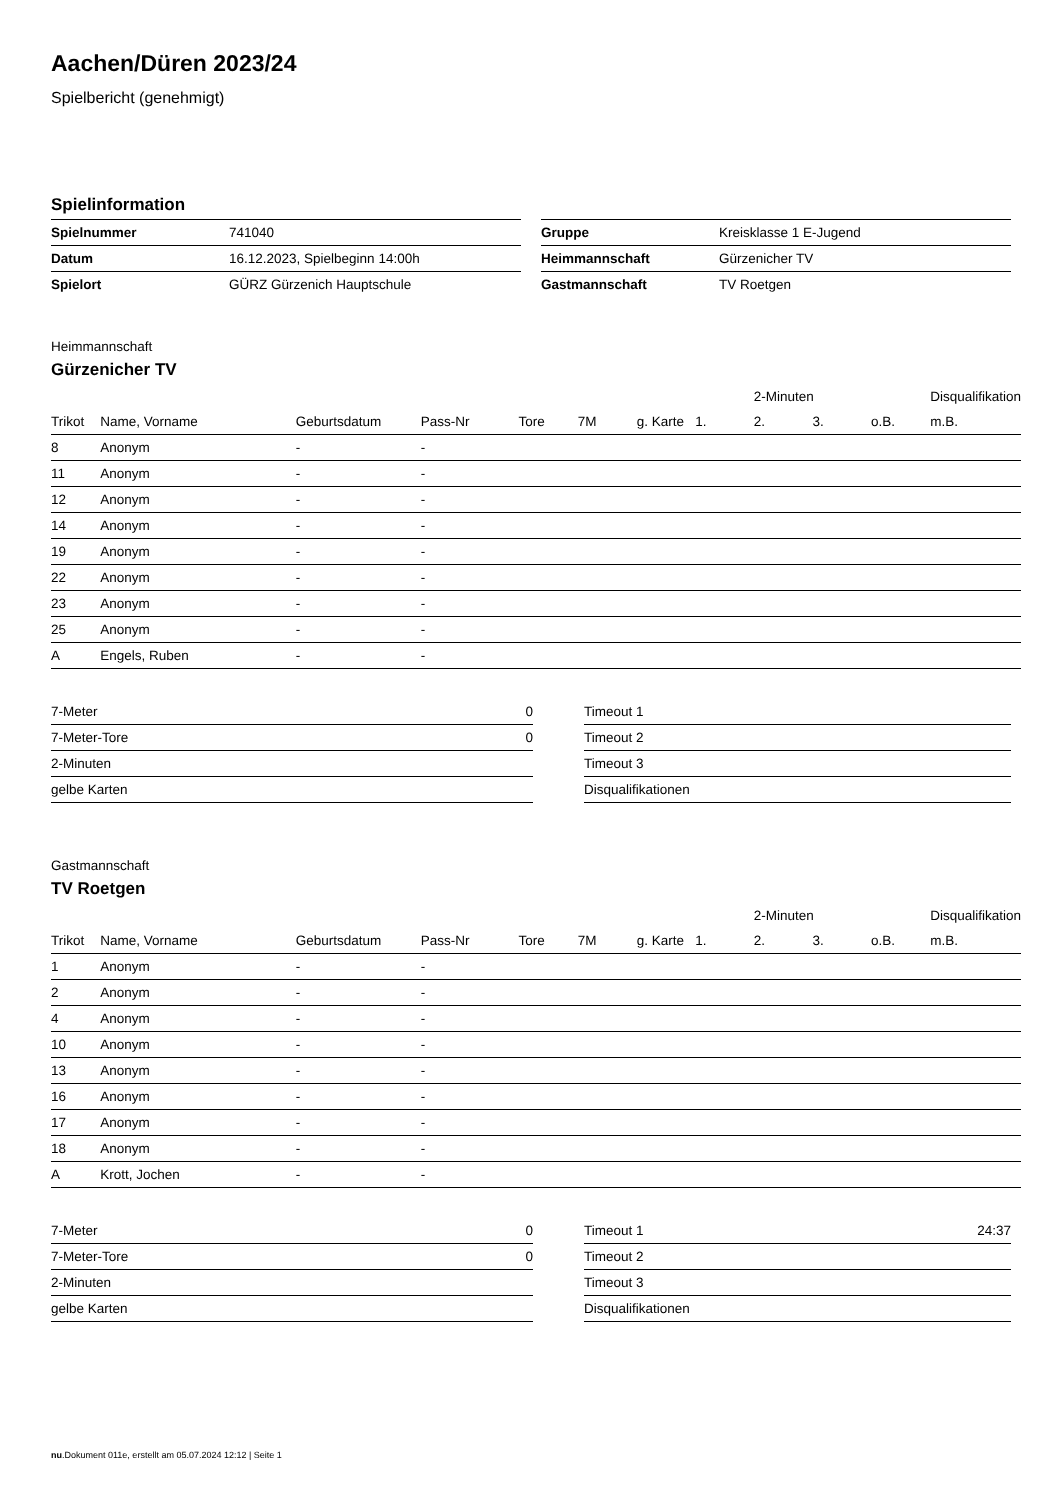Aachen/Düren 2023/24
Spielbericht (genehmigt)
Spielinformation
| Spielnummer | 741040 |
| Datum | 16.12.2023, Spielbeginn 14:00h |
| Spielort | GÜRZ Gürzenich Hauptschule |
| Gruppe | Kreisklasse 1 E-Jugend |
| Heimmannschaft | Gürzenicher TV |
| Gastmannschaft | TV Roetgen |
Heimmannschaft
Gürzenicher TV
| | | | | | | | | 2-Minuten | | | Disqualifikation |
| --- | --- | --- | --- | --- | --- | --- | --- | --- | --- | --- | --- |
| Trikot | Name, Vorname | Geburtsdatum | Pass-Nr | Tore | 7M | g. Karte | 1. | 2. | 3. | o.B. | m.B. |
| 8 | Anonym | - | - | | | | | | | | |
| 11 | Anonym | - | - | | | | | | | | |
| 12 | Anonym | - | - | | | | | | | | |
| 14 | Anonym | - | - | | | | | | | | |
| 19 | Anonym | - | - | | | | | | | | |
| 22 | Anonym | - | - | | | | | | | | |
| 23 | Anonym | - | - | | | | | | | | |
| 25 | Anonym | - | - | | | | | | | | |
| A | Engels, Ruben | - | - | | | | | | | | |
| 7-Meter | 0 |
| 7-Meter-Tore | 0 |
| 2-Minuten | |
| gelbe Karten | |
| Timeout 1 | |
| Timeout 2 | |
| Timeout 3 | |
| Disqualifikationen | |
Gastmannschaft
TV Roetgen
| | | | | | | | | 2-Minuten | | | Disqualifikation |
| --- | --- | --- | --- | --- | --- | --- | --- | --- | --- | --- | --- |
| Trikot | Name, Vorname | Geburtsdatum | Pass-Nr | Tore | 7M | g. Karte | 1. | 2. | 3. | o.B. | m.B. |
| 1 | Anonym | - | - | | | | | | | | |
| 2 | Anonym | - | - | | | | | | | | |
| 4 | Anonym | - | - | | | | | | | | |
| 10 | Anonym | - | - | | | | | | | | |
| 13 | Anonym | - | - | | | | | | | | |
| 16 | Anonym | - | - | | | | | | | | |
| 17 | Anonym | - | - | | | | | | | | |
| 18 | Anonym | - | - | | | | | | | | |
| A | Krott, Jochen | - | - | | | | | | | | |
| 7-Meter | 0 |
| 7-Meter-Tore | 0 |
| 2-Minuten | |
| gelbe Karten | |
| Timeout 1 | 24:37 |
| Timeout 2 | |
| Timeout 3 | |
| Disqualifikationen | |
nu.Dokument 011e, erstellt am 05.07.2024 12:12 | Seite 1